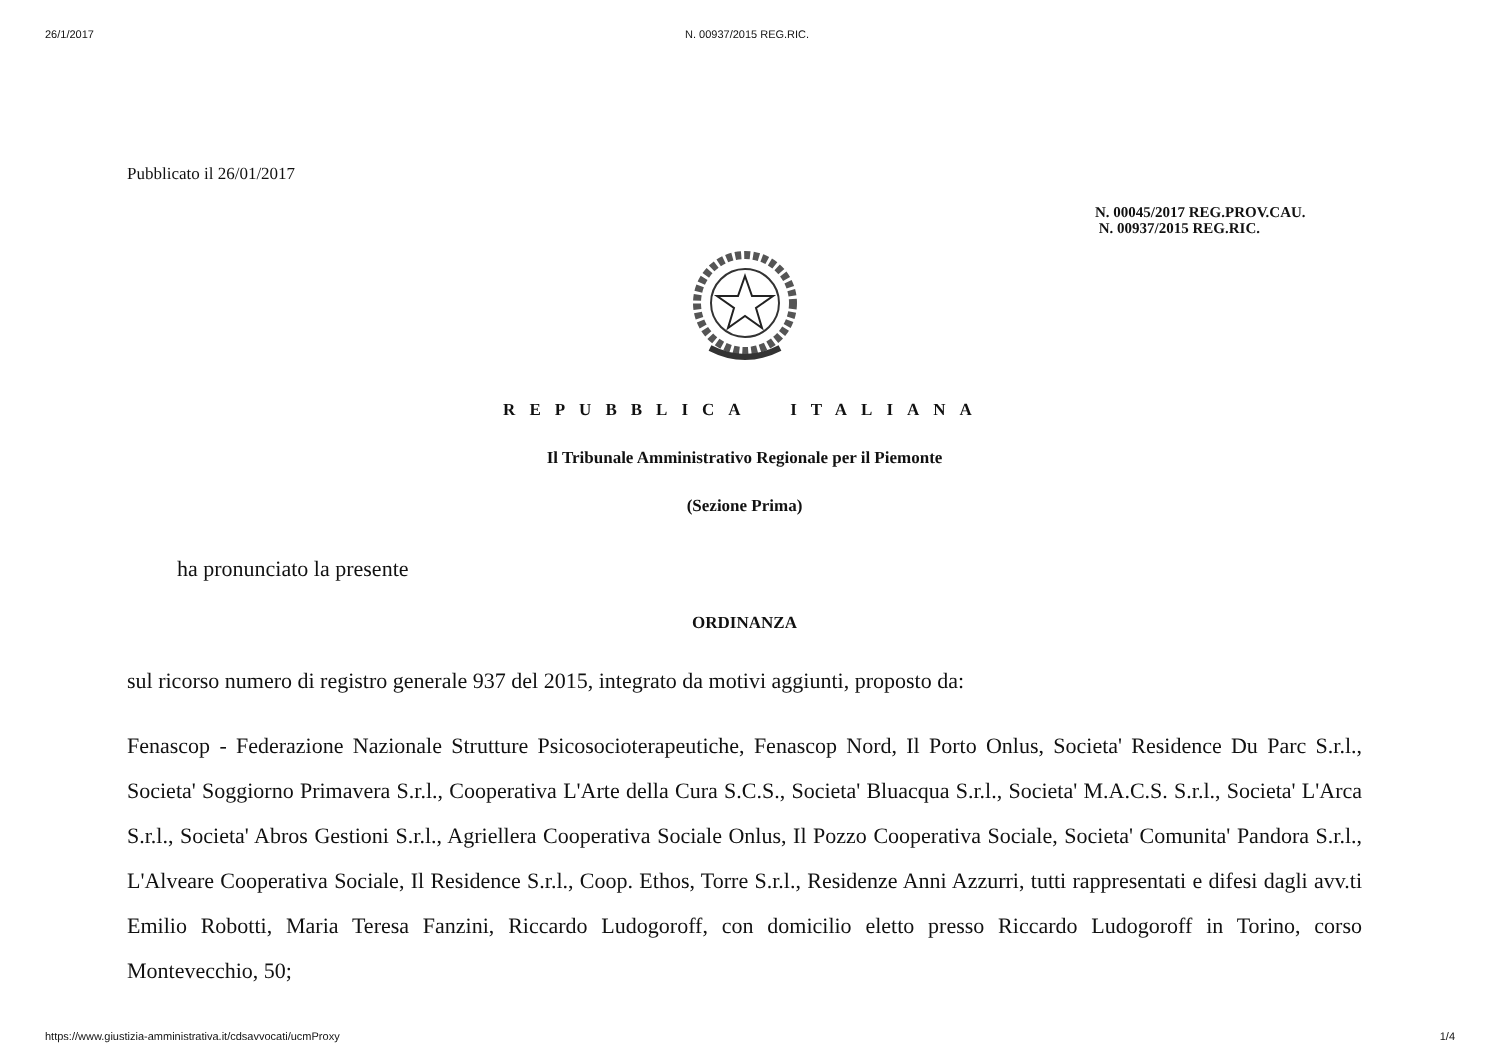26/1/2017 N. 00937/2015 REG.RIC.
Pubblicato il 26/01/2017
N. 00045/2017 REG.PROV.CAU.
N. 00937/2015 REG.RIC.
REPUBBLICA ITALIANA
Il Tribunale Amministrativo Regionale per il Piemonte
(Sezione Prima)
ha pronunciato la presente
ORDINANZA
sul ricorso numero di registro generale 937 del 2015, integrato da motivi aggiunti, proposto da:
Fenascop - Federazione Nazionale Strutture Psicosocioterapeutiche, Fenascop Nord, Il Porto Onlus, Societa' Residence Du Parc S.r.l., Societa' Soggiorno Primavera S.r.l., Cooperativa L'Arte della Cura S.C.S., Societa' Bluacqua S.r.l., Societa' M.A.C.S. S.r.l., Societa' L'Arca S.r.l., Societa' Abros Gestioni S.r.l., Agriellera Cooperativa Sociale Onlus, Il Pozzo Cooperativa Sociale, Societa' Comunita' Pandora S.r.l., L'Alveare Cooperativa Sociale, Il Residence S.r.l., Coop. Ethos, Torre S.r.l., Residenze Anni Azzurri, tutti rappresentati e difesi dagli avv.ti Emilio Robotti, Maria Teresa Fanzini, Riccardo Ludogoroff, con domicilio eletto presso Riccardo Ludogoroff in Torino, corso Montevecchio, 50;
https://www.giustizia-amministrativa.it/cdsavvocati/ucmProxy 1/4